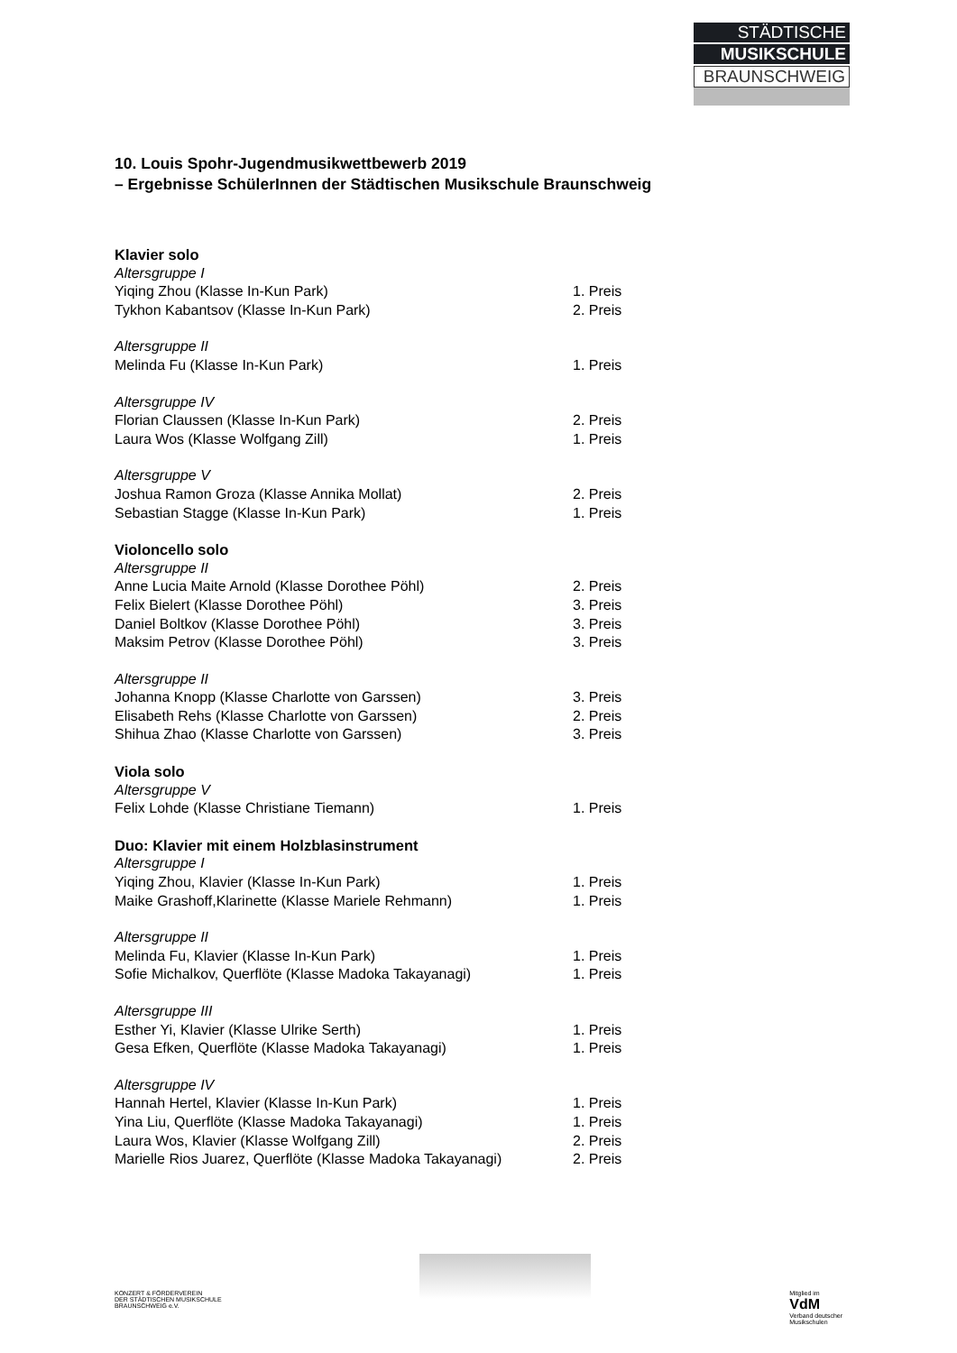STÄDTISCHE
MUSIKSCHULE
BRAUNSCHWEIG
10. Louis Spohr-Jugendmusikwettbewerb 2019
– Ergebnisse SchülerInnen der Städtischen Musikschule Braunschweig
Klavier solo
Altersgruppe I
Yiqing Zhou (Klasse In-Kun Park) 1. Preis
Tykhon Kabantsov (Klasse In-Kun Park) 2. Preis
Altersgruppe II
Melinda Fu (Klasse In-Kun Park) 1. Preis
Altersgruppe IV
Florian Claussen (Klasse In-Kun Park) 2. Preis
Laura Wos (Klasse Wolfgang Zill) 1. Preis
Altersgruppe V
Joshua Ramon Groza (Klasse Annika Mollat) 2. Preis
Sebastian Stagge (Klasse In-Kun Park) 1. Preis
Violoncello solo
Altersgruppe II
Anne Lucia Maite Arnold (Klasse Dorothee Pöhl) 2. Preis
Felix Bielert (Klasse Dorothee Pöhl) 3. Preis
Daniel Boltkov (Klasse Dorothee Pöhl) 3. Preis
Maksim Petrov (Klasse Dorothee Pöhl) 3. Preis
Altersgruppe II
Johanna Knopp (Klasse Charlotte von Garssen) 3. Preis
Elisabeth Rehs (Klasse Charlotte von Garssen) 2. Preis
Shihua Zhao (Klasse Charlotte von Garssen) 3. Preis
Viola solo
Altersgruppe V
Felix Lohde (Klasse Christiane Tiemann) 1. Preis
Duo: Klavier mit einem Holzblasinstrument
Altersgruppe I
Yiqing Zhou, Klavier (Klasse In-Kun Park) 1. Preis
Maike Grashoff,Klarinette (Klasse Mariele Rehmann) 1. Preis
Altersgruppe II
Melinda Fu, Klavier (Klasse In-Kun Park) 1. Preis
Sofie Michalkov, Querflöte (Klasse Madoka Takayanagi) 1. Preis
Altersgruppe III
Esther Yi, Klavier (Klasse Ulrike Serth) 1. Preis
Gesa Efken, Querflöte (Klasse Madoka Takayanagi) 1. Preis
Altersgruppe IV
Hannah Hertel, Klavier (Klasse In-Kun Park) 1. Preis
Yina Liu, Querflöte (Klasse Madoka Takayanagi) 1. Preis
Laura Wos, Klavier (Klasse Wolfgang Zill) 2. Preis
Marielle Rios Juarez, Querflöte (Klasse Madoka Takayanagi) 2. Preis
KONZERT & FÖRDERVEREIN
DER STÄDTISCHEN MUSIKSCHULE
BRAUNSCHWEIG e.V.
Mitglied im
VdM
Verband deutscher
Musikschulen